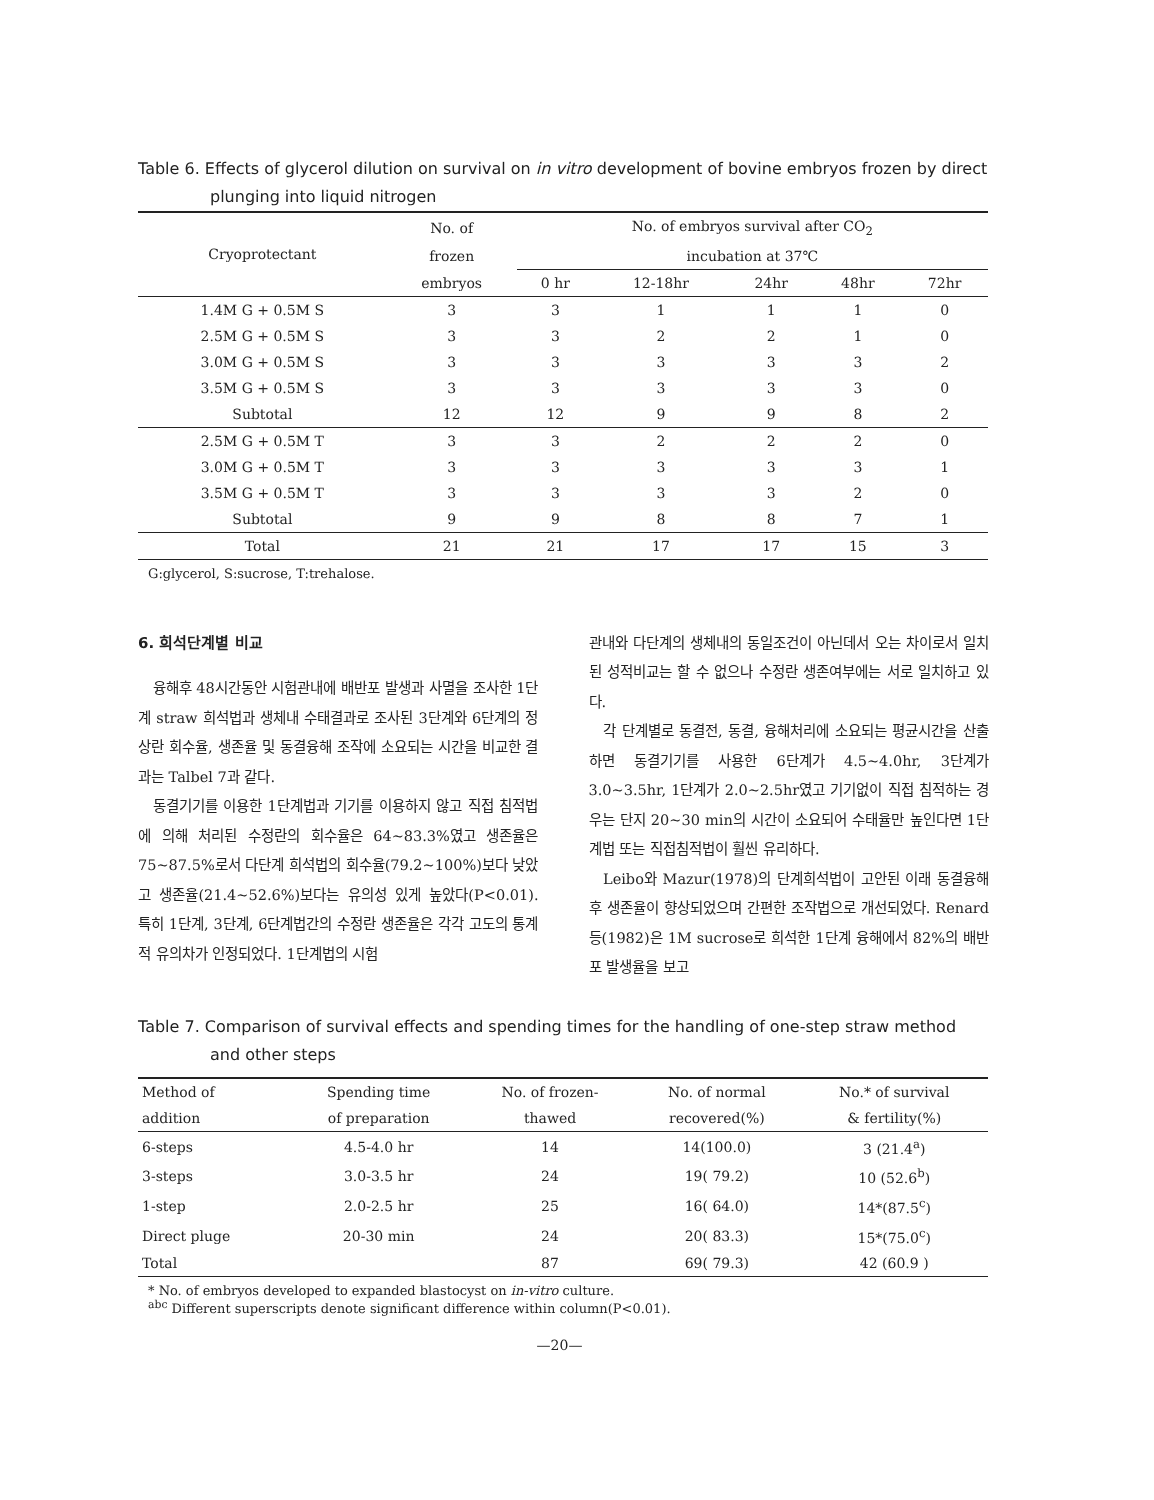Table 6. Effects of glycerol dilution on survival on in vitro development of bovine embryos frozen by direct
plunging into liquid nitrogen
| Cryoprotectant | No. of | No. of embryos survival after CO<sub>2</sub> | | | | |
| --- | --- | --- | --- | --- | --- | --- |
| | frozen | incubation at 37℃ | | | | |
| | embryos | 0 hr | 12-18hr | 24hr | 48hr | 72hr |
| 1.4M G + 0.5M S | 3 | 3 | 1 | 1 | 1 | 0 |
| 2.5M G + 0.5M S | 3 | 3 | 2 | 2 | 1 | 0 |
| 3.0M G + 0.5M S | 3 | 3 | 3 | 3 | 3 | 2 |
| 3.5M G + 0.5M S | 3 | 3 | 3 | 3 | 3 | 0 |
| Subtotal | 12 | 12 | 9 | 9 | 8 | 2 |
| 2.5M G + 0.5M T | 3 | 3 | 2 | 2 | 2 | 0 |
| 3.0M G + 0.5M T | 3 | 3 | 3 | 3 | 3 | 1 |
| 3.5M G + 0.5M T | 3 | 3 | 3 | 3 | 2 | 0 |
| Subtotal | 9 | 9 | 8 | 8 | 7 | 1 |
| Total | 21 | 21 | 17 | 17 | 15 | 3 |
G:glycerol, S:sucrose, T:trehalose.
6. 희석단계별 비교
융해후 48시간동안 시험관내에 배반포 발생과 사멸을 조사한 1단계 straw 희석법과 생체내 수태결과로 조사된 3단계와 6단계의 정상란 회수율, 생존율 및 동결융해 조작에 소요되는 시간을 비교한 결과는 Talbel 7과 같다.
동결기기를 이용한 1단계법과 기기를 이용하지 않고 직접 침적법에 의해 처리된 수정란의 회수율은 64~83.3%였고 생존율은 75~87.5%로서 다단계 희석법의 회수율(79.2~100%)보다 낮았고 생존율(21.4~52.6%)보다는 유의성 있게 높았다(P<0.01). 특히 1단계, 3단계, 6단계법간의 수정란 생존율은 각각 고도의 통계적 유의차가 인정되었다. 1단계법의 시험
관내와 다단계의 생체내의 동일조건이 아닌데서 오는 차이로서 일치된 성적비교는 할 수 없으나 수정란 생존여부에는 서로 일치하고 있다.
각 단계별로 동결전, 동결, 융해처리에 소요되는 평균시간을 산출하면 동결기기를 사용한 6단계가 4.5~4.0hr, 3단계가 3.0~3.5hr, 1단계가 2.0~2.5hr였고 기기없이 직접 침적하는 경우는 단지 20~30 min의 시간이 소요되어 수태율만 높인다면 1단계법 또는 직접침적법이 훨씬 유리하다.
Leibo와 Mazur(1978)의 단계희석법이 고안된 이래 동결융해 후 생존율이 향상되었으며 간편한 조작법으로 개선되었다. Renard 등(1982)은 1M sucrose로 희석한 1단계 융해에서 82%의 배반포 발생율을 보고
Table 7. Comparison of survival effects and spending times for the handling of one-step straw method
and other steps
| Method of | Spending time | No. of frozen- | No. of normal | No.* of survival |
| --- | --- | --- | --- | --- |
| addition | of preparation | thawed | recovered(%) | & fertility(%) |
| 6-steps | 4.5-4.0 hr | 14 | 14(100.0) | 3 (21.4<sup>a</sup>) |
| 3-steps | 3.0-3.5 hr | 24 | 19( 79.2) | 10 (52.6<sup>b</sup>) |
| 1-step | 2.0-2.5 hr | 25 | 16( 64.0) | 14*(87.5<sup>c</sup>) |
| Direct pluge | 20-30 min | 24 | 20( 83.3) | 15*(75.0<sup>c</sup>) |
| Total | | 87 | 69( 79.3) | 42 (60.9 ) |
* No. of embryos developed to expanded blastocyst on in-vitro culture.
<sup>abc</sup> Different superscripts denote significant difference within column(P<0.01).
—20—